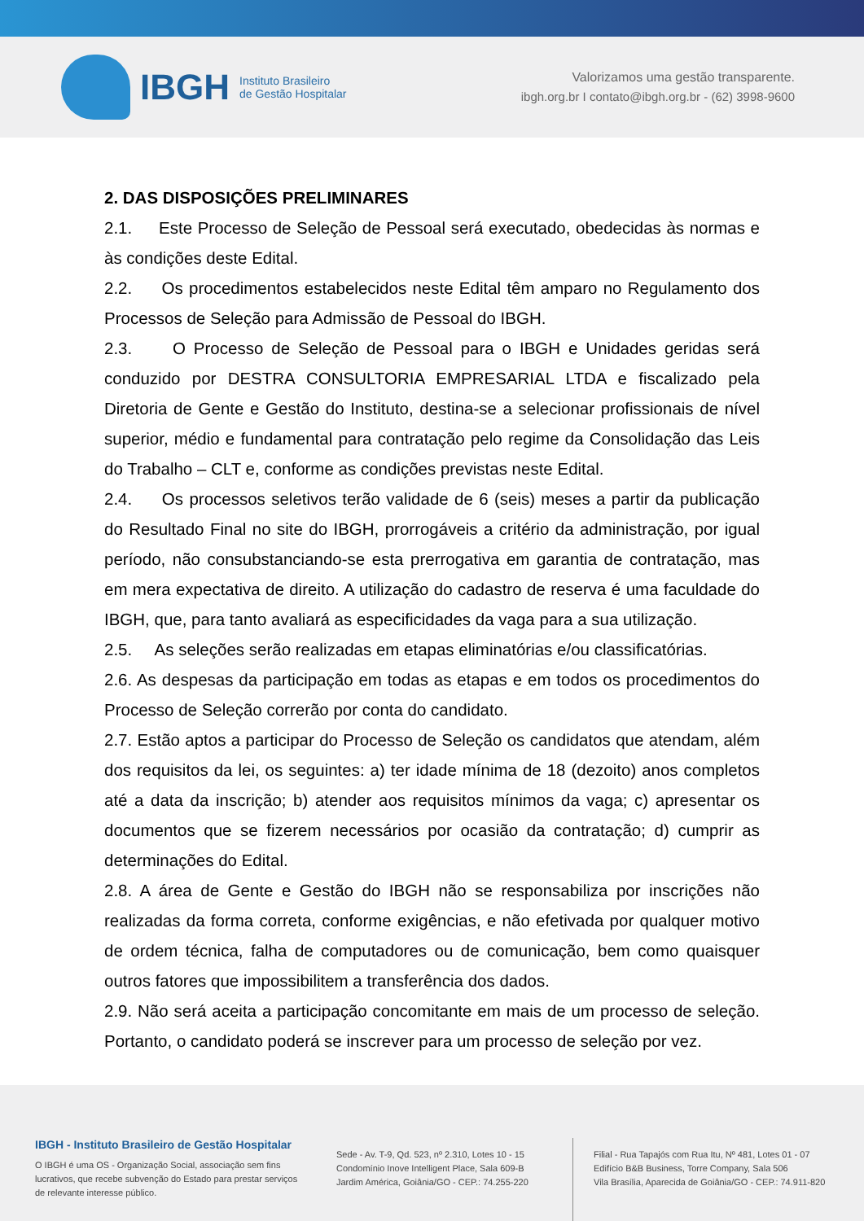IBGH
Instituto Brasileiro
de Gestão Hospitalar
Valorizamos uma gestão transparente.
ibgh.org.br I contato@ibgh.org.br - (62) 3998-9600
2. DAS DISPOSIÇÕES PRELIMINARES
2.1. Este Processo de Seleção de Pessoal será executado, obedecidas às normas e às condições deste Edital.
2.2. Os procedimentos estabelecidos neste Edital têm amparo no Regulamento dos Processos de Seleção para Admissão de Pessoal do IBGH.
2.3. O Processo de Seleção de Pessoal para o IBGH e Unidades geridas será conduzido por DESTRA CONSULTORIA EMPRESARIAL LTDA e fiscalizado pela Diretoria de Gente e Gestão do Instituto, destina-se a selecionar profissionais de nível superior, médio e fundamental para contratação pelo regime da Consolidação das Leis do Trabalho – CLT e, conforme as condições previstas neste Edital.
2.4. Os processos seletivos terão validade de 6 (seis) meses a partir da publicação do Resultado Final no site do IBGH, prorrogáveis a critério da administração, por igual período, não consubstanciando-se esta prerrogativa em garantia de contratação, mas em mera expectativa de direito. A utilização do cadastro de reserva é uma faculdade do IBGH, que, para tanto avaliará as especificidades da vaga para a sua utilização.
2.5. As seleções serão realizadas em etapas eliminatórias e/ou classificatórias.
2.6. As despesas da participação em todas as etapas e em todos os procedimentos do Processo de Seleção correrão por conta do candidato.
2.7. Estão aptos a participar do Processo de Seleção os candidatos que atendam, além dos requisitos da lei, os seguintes: a) ter idade mínima de 18 (dezoito) anos completos até a data da inscrição; b) atender aos requisitos mínimos da vaga; c) apresentar os documentos que se fizerem necessários por ocasião da contratação; d) cumprir as determinações do Edital.
2.8. A área de Gente e Gestão do IBGH não se responsabiliza por inscrições não realizadas da forma correta, conforme exigências, e não efetivada por qualquer motivo de ordem técnica, falha de computadores ou de comunicação, bem como quaisquer outros fatores que impossibilitem a transferência dos dados.
2.9. Não será aceita a participação concomitante em mais de um processo de seleção. Portanto, o candidato poderá se inscrever para um processo de seleção por vez.
IBGH - Instituto Brasileiro de Gestão Hospitalar
O IBGH é uma OS - Organização Social, associação sem fins lucrativos, que recebe subvenção do Estado para prestar serviços de relevante interesse público.
Sede - Av. T-9, Qd. 523, nº 2.310, Lotes 10 - 15
Condomínio Inove Intelligent Place, Sala 609-B
Jardim América, Goiânia/GO - CEP.: 74.255-220
Filial - Rua Tapajós com Rua Itu, Nº 481, Lotes 01 - 07
Edifício B&B Business, Torre Company, Sala 506
Vila Brasília, Aparecida de Goiânia/GO - CEP.: 74.911-820